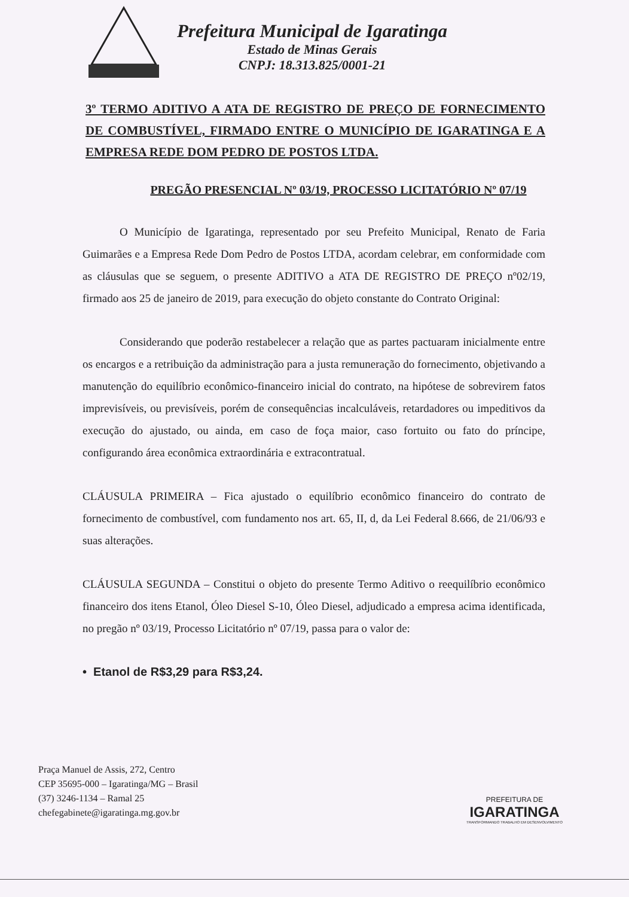Prefeitura Municipal de Igaratinga
Estado de Minas Gerais
CNPJ: 18.313.825/0001-21
3º TERMO ADITIVO A ATA DE REGISTRO DE PREÇO DE FORNECIMENTO DE COMBUSTÍVEL, FIRMADO ENTRE O MUNICÍPIO DE IGARATINGA E A EMPRESA REDE DOM PEDRO DE POSTOS LTDA.
PREGÃO PRESENCIAL Nº 03/19, PROCESSO LICITATÓRIO Nº 07/19
O Município de Igaratinga, representado por seu Prefeito Municipal, Renato de Faria Guimarães e a Empresa Rede Dom Pedro de Postos LTDA, acordam celebrar, em conformidade com as cláusulas que se seguem, o presente ADITIVO a ATA DE REGISTRO DE PREÇO nº02/19, firmado aos 25 de janeiro de 2019, para execução do objeto constante do Contrato Original:
Considerando que poderão restabelecer a relação que as partes pactuaram inicialmente entre os encargos e a retribuição da administração para a justa remuneração do fornecimento, objetivando a manutenção do equilíbrio econômico-financeiro inicial do contrato, na hipótese de sobrevirem fatos imprevisíveis, ou previsíveis, porém de consequências incalculáveis, retardadores ou impeditivos da execução do ajustado, ou ainda, em caso de foça maior, caso fortuito ou fato do príncipe, configurando área econômica extraordinária e extracontratual.
CLÁUSULA PRIMEIRA – Fica ajustado o equilíbrio econômico financeiro do contrato de fornecimento de combustível, com fundamento nos art. 65, II, d, da Lei Federal 8.666, de 21/06/93 e suas alterações.
CLÁUSULA SEGUNDA – Constitui o objeto do presente Termo Aditivo o reequilíbrio econômico financeiro dos itens Etanol, Óleo Diesel S-10, Óleo Diesel, adjudicado a empresa acima identificada, no pregão nº 03/19, Processo Licitatório nº 07/19, passa para o valor de:
• Etanol de R$3,29 para R$3,24.
Praça Manuel de Assis, 272, Centro
CEP 35695-000 – Igaratinga/MG – Brasil
(37) 3246-1134 – Ramal 25
chefegabinete@igaratinga.mg.gov.br
PREFEITURA DE
IGARATINGA
TRANSFORMANDO TRABALHO EM DESENVOLVIMENTO